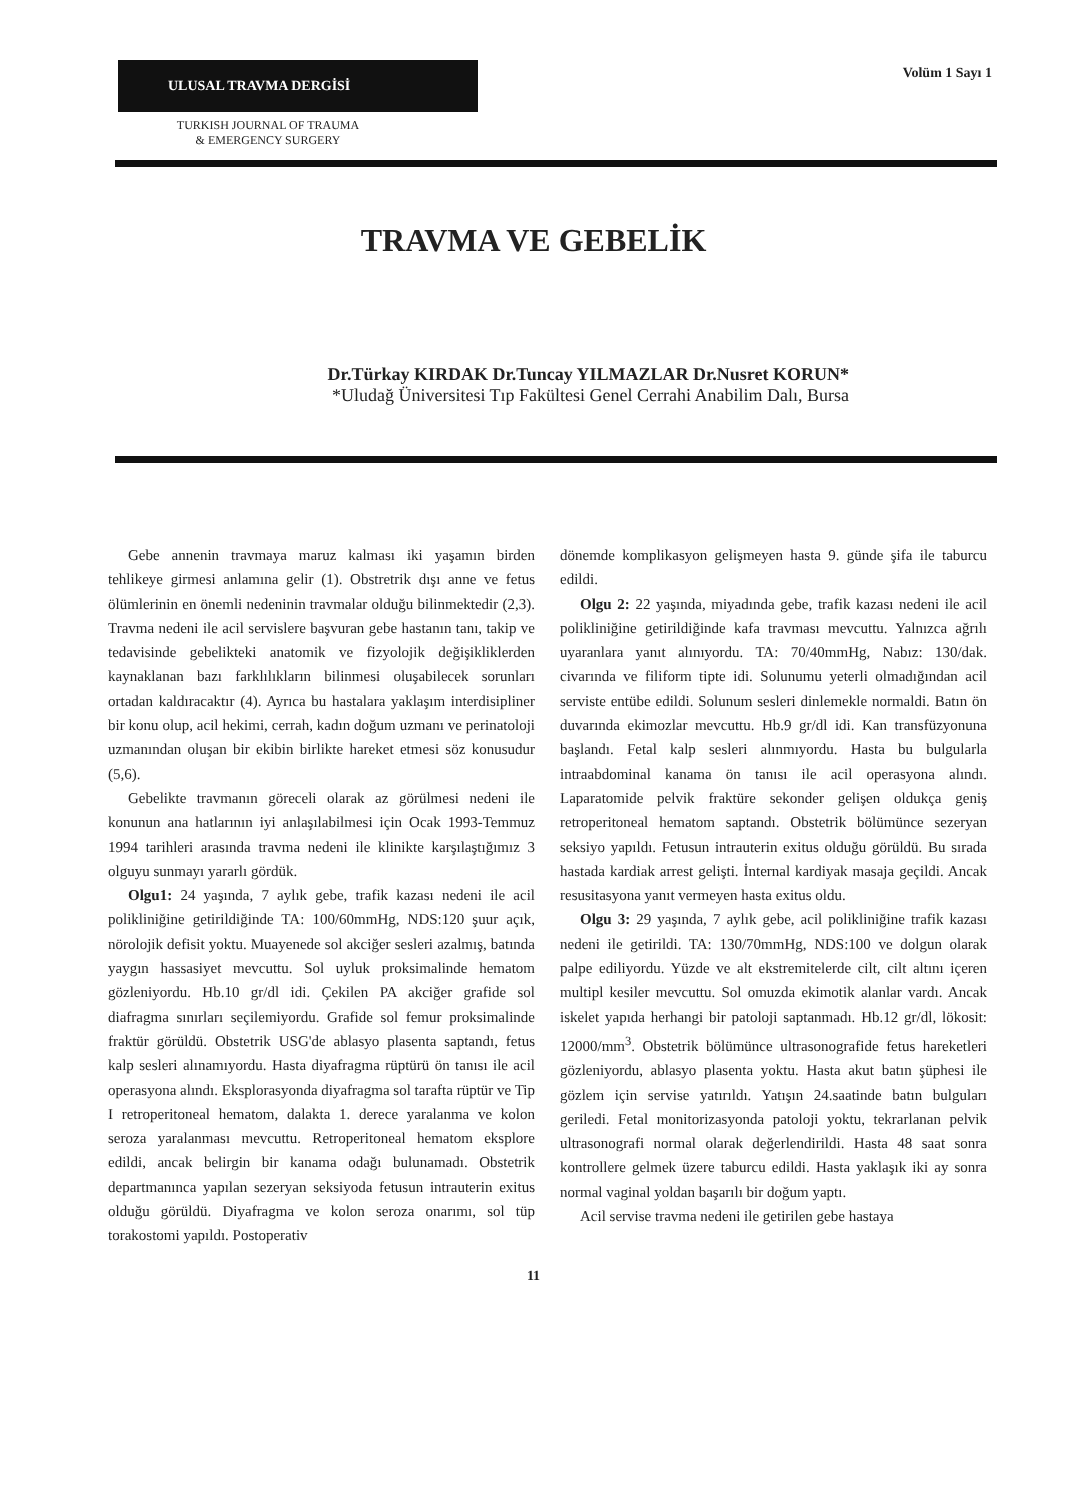ULUSAL TRAVMA DERGİSİ
TURKISH JOURNAL OF TRAUMA
& EMERGENCY SURGERY
Volüm 1 Sayı 1
TRAVMA VE GEBELİK
Dr.Türkay KIRDAK Dr.Tuncay YILMAZLAR Dr.Nusret KORUN*
*Uludağ Üniversitesi Tıp Fakültesi Genel Cerrahi Anabilim Dalı, Bursa
Gebe annenin travmaya maruz kalması iki yaşamın birden tehlikeye girmesi anlamına gelir (1). Obstretrik dışı anne ve fetus ölümlerinin en önemli nedeninin travmalar olduğu bilinmektedir (2,3). Travma nedeni ile acil servislere başvuran gebe hastanın tanı, takip ve tedavisinde gebelikteki anatomik ve fizyolojik değişikliklerden kaynaklanan bazı farklılıkların bilinmesi oluşabilecek sorunları ortadan kaldıracaktır (4). Ayrıca bu hastalara yaklaşım interdisipliner bir konu olup, acil hekimi, cerrah, kadın doğum uzmanı ve perinatoloji uzmanından oluşan bir ekibin birlikte hareket etmesi söz konusudur (5,6).
Gebelikte travmanın göreceli olarak az görülmesi nedeni ile konunun ana hatlarının iyi anlaşılabilmesi için Ocak 1993-Temmuz 1994 tarihleri arasında travma nedeni ile klinikte karşılaştığımız 3 olguyu sunmayı yararlı gördük.
Olgu1: 24 yaşında, 7 aylık gebe, trafik kazası nedeni ile acil polikliniğine getirildiğinde TA: 100/60mmHg, NDS:120 şuur açık, nörolojik defisit yoktu. Muayenede sol akciğer sesleri azalmış, batında yaygın hassasiyet mevcuttu. Sol uyluk proksimalinde hematom gözleniyordu. Hb.10 gr/dl idi. Çekilen PA akciğer grafide sol diafragma sınırları seçilemiyordu. Grafide sol femur proksimalinde fraktür görüldü. Obstetrik USG'de ablasyo plasenta saptandı, fetus kalp sesleri alınamıyordu. Hasta diyafragma rüptürü ön tanısı ile acil operasyona alındı. Eksplorasyonda diyafragma sol tarafta rüptür ve Tip I retroperitoneal hematom, dalakta 1. derece yaralanma ve kolon seroza yaralanması mevcuttu. Retroperitoneal hematom eksplore edildi, ancak belirgin bir kanama odağı bulunamadı. Obstetrik departmanınca yapılan sezeryan seksiyoda fetusun intrauterin exitus olduğu görüldü. Diyafragma ve kolon seroza onarımı, sol tüp torakostomi yapıldı. Postoperativ
dönemde komplikasyon gelişmeyen hasta 9. günde şifa ile taburcu edildi.
Olgu 2: 22 yaşında, miyadında gebe, trafik kazası nedeni ile acil polikliniğine getirildiğinde kafa travması mevcuttu. Yalnızca ağrılı uyaranlara yanıt alınıyordu. TA: 70/40mmHg, Nabız: 130/dak. civarında ve filiform tipte idi. Solunumu yeterli olmadığından acil serviste entübe edildi. Solunum sesleri dinlemekle normaldi. Batın ön duvarında ekimozlar mevcuttu. Hb.9 gr/dl idi. Kan transfüzyonuna başlandı. Fetal kalp sesleri alınmıyordu. Hasta bu bulgularla intraabdominal kanama ön tanısı ile acil operasyona alındı. Laparatomide pelvik fraktüre sekonder gelişen oldukça geniş retroperitoneal hematom saptandı. Obstetrik bölümünce sezeryan seksiyo yapıldı. Fetusun intrauterin exitus olduğu görüldü. Bu sırada hastada kardiak arrest gelişti. İnternal kardiyak masaja geçildi. Ancak resusitasyona yanıt vermeyen hasta exitus oldu.
Olgu 3: 29 yaşında, 7 aylık gebe, acil polikliniğine trafik kazası nedeni ile getirildi. TA: 130/70mmHg, NDS:100 ve dolgun olarak palpe ediliyordu. Yüzde ve alt ekstremitelerde cilt, cilt altını içeren multipl kesiler mevcuttu. Sol omuzda ekimotik alanlar vardı. Ancak iskelet yapıda herhangi bir patoloji saptanmadı. Hb.12 gr/dl, lökosit: 12000/mm<sup>3</sup>. Obstetrik bölümünce ultrasonografide fetus hareketleri gözleniyordu, ablasyo plasenta yoktu. Hasta akut batın şüphesi ile gözlem için servise yatırıldı. Yatışın 24.saatinde batın bulguları geriledi. Fetal monitorizasyonda patoloji yoktu, tekrarlanan pelvik ultrasonografi normal olarak değerlendirildi. Hasta 48 saat sonra kontrollere gelmek üzere taburcu edildi. Hasta yaklaşık iki ay sonra normal vaginal yoldan başarılı bir doğum yaptı.
Acil servise travma nedeni ile getirilen gebe hastaya
11